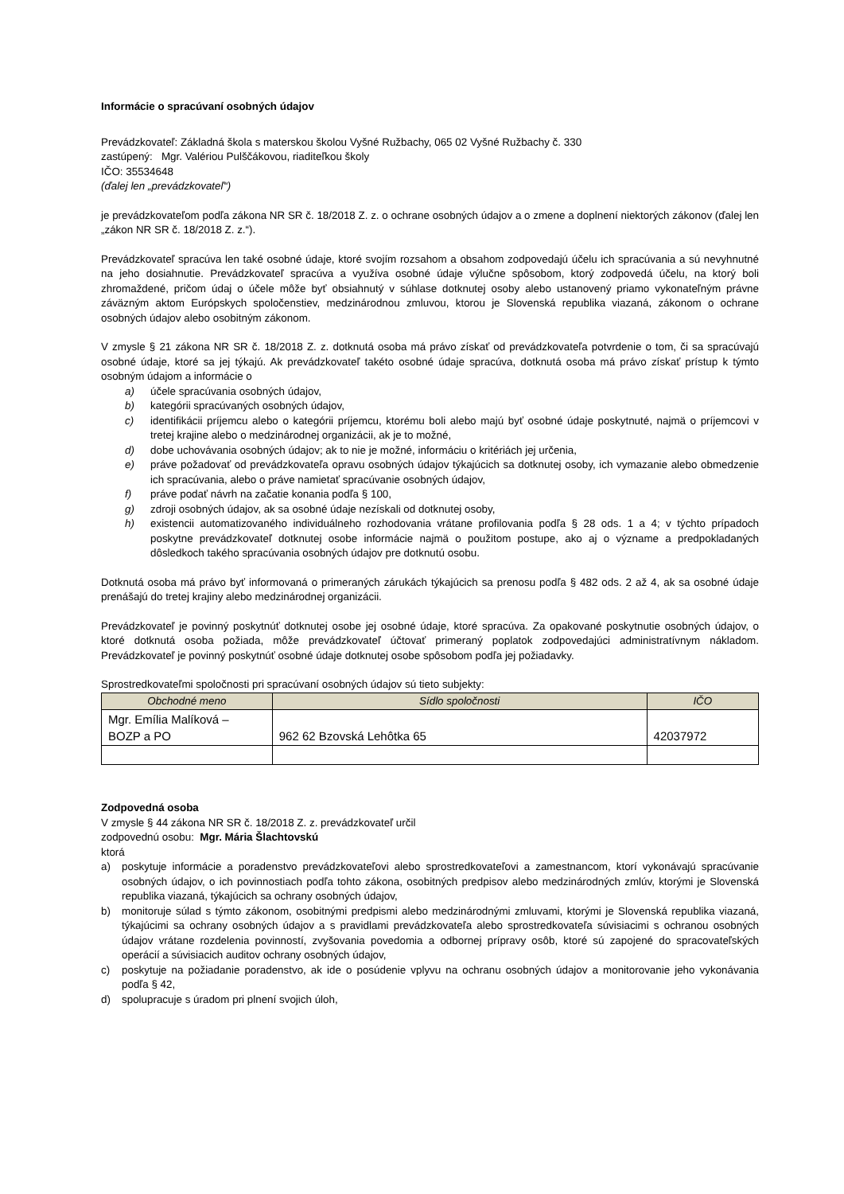Informácie o spracúvaní osobných údajov
Prevádzkovateľ: Základná škola s materskou školou Vyšné Ružbachy, 065 02 Vyšné Ružbachy č. 330
zastúpený: Mgr. Valériou Pulščákovou, riaditeľkou školy
IČO: 35534648
(ďalej len „prevádzkovateľ“)
je prevádzkovateľom podľa zákona NR SR č. 18/2018 Z. z. o ochrane osobných údajov a o zmene a doplnení niektorých zákonov (ďalej len „zákon NR SR č. 18/2018 Z. z.“).
Prevádzkovateľ spracúva len také osobné údaje, ktoré svojím rozsahom a obsahom zodpovedajú účelu ich spracúvania a sú nevyhnutné na jeho dosiahnutie. Prevádzkovateľ spracúva a využíva osobné údaje výlučne spôsobom, ktorý zodpovedá účelu, na ktorý boli zhromaždené, pričom údaj o účele môže byť obsiahnutý v súhlase dotknutej osoby alebo ustanovený priamo vykonateľným právne záväzným aktom Európskych spoločenstiev, medzinárodnou zmluvou, ktorou je Slovenská republika viazaná, zákonom o ochrane osobných údajov alebo osobitným zákonom.
V zmysle § 21 zákona NR SR č. 18/2018 Z. z. dotknutá osoba má právo získať od prevádzkovateľa potvrdenie o tom, či sa spracúvajú osobné údaje, ktoré sa jej týkajú. Ak prevádzkovateľ takéto osobné údaje spracúva, dotknutá osoba má právo získať prístup k týmto osobným údajom a informácie o
a) účele spracúvania osobných údajov,
b) kategórii spracúvaných osobných údajov,
c) identifikácii príjemcu alebo o kategórii príjemcu, ktorému boli alebo majú byť osobné údaje poskytnuté, najmä o príjemcovi v tretej krajine alebo o medzinárodnej organizácii, ak je to možné,
d) dobe uchovávania osobných údajov; ak to nie je možné, informáciu o kritériách jej určenia,
e) práve požadovať od prevádzkovateľa opravu osobných údajov týkajúcich sa dotknutej osoby, ich vymazanie alebo obmedzenie ich spracúvania, alebo o práve namietať spracúvanie osobných údajov,
f) práve podať návrh na začatie konania podľa § 100,
g) zdroji osobných údajov, ak sa osobné údaje nezískali od dotknutej osoby,
h) existencii automatizovaného individuálneho rozhodovania vrátane profilovania podľa § 28 ods. 1 a 4; v týchto prípadoch poskytne prevádzkovateľ dotknutej osobe informácie najmä o použitom postupe, ako aj o význame a predpokladaných dôsledkoch takého spracúvania osobných údajov pre dotknutú osobu.
Dotknutá osoba má právo byť informovaná o primeraných zárukách týkajúcich sa prenosu podľa § 482 ods. 2 až 4, ak sa osobné údaje prenášajú do tretej krajiny alebo medzinárodnej organizácii.
Prevádzkovateľ je povinný poskytnúť dotknutej osobe jej osobné údaje, ktoré spracúva. Za opakované poskytnutie osobných údajov, o ktoré dotknutá osoba požiada, môže prevádzkovateľ účtovať primeraný poplatok zodpovedajúci administratívnym nákladom. Prevádzkovateľ je povinný poskytnúť osobné údaje dotknutej osobe spôsobom podľa jej požiadavky.
Sprostredkovateľmi spoločnosti pri spracúvaní osobných údajov sú tieto subjekty:
| Obchodné meno | Sídlo spoločnosti | IČO |
| --- | --- | --- |
| Mgr. Emília Malíková – BOZP a PO | 962 62 Bzovská Lehôtka 65 | 42037972 |
Zodpovedná osoba
V zmysle § 44 zákona NR SR č. 18/2018 Z. z. prevádzkovateľ určil
zodpovednú osobu: Mgr. Mária Šlachtovskú
ktorá
a) poskytuje informácie a poradenstvo prevádzkovateľovi alebo sprostredkovateľovi a zamestnancom, ktorí vykonávajú spracúvanie osobných údajov, o ich povinnostiach podľa tohto zákona, osobitných predpisov alebo medzinárodných zmlúv, ktorými je Slovenská republika viazaná, týkajúcich sa ochrany osobných údajov,
b) monitoruje súlad s týmto zákonom, osobitnými predpismi alebo medzinárodnými zmluvami, ktorými je Slovenská republika viazaná, týkajúcimi sa ochrany osobných údajov a s pravidlami prevádzkovateľa alebo sprostredkovateľa súvisiacimi s ochranou osobných údajov vrátane rozdelenia povinností, zvyšovania povedomia a odbornej prípravy osôb, ktoré sú zapojené do spracovateľských operácií a súvisiacich auditov ochrany osobných údajov,
c) poskytuje na požiadanie poradenstvo, ak ide o posúdenie vplyvu na ochranu osobných údajov a monitorovanie jeho vykonávania podľa § 42,
d) spolupracuje s úradom pri plnení svojich úloh,